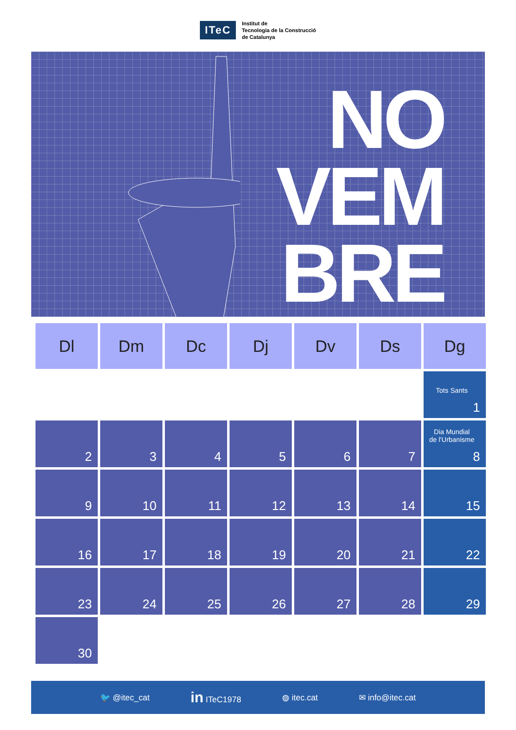ITeC
Institut de
Tecnologia de la Construcció
de Catalunya
NO
VEM
BRE
| Dl | Dm | Dc | Dj | Dv | Ds | Dg |
| --- | --- | --- | --- | --- | --- | --- |
| | | | | | | Tots Sants 1 |
| 2 | 3 | 4 | 5 | 6 | 7 | Dia Mundial de l'Urbanisme 8 |
| 9 | 10 | 11 | 12 | 13 | 14 | 15 |
| 16 | 17 | 18 | 19 | 20 | 21 | 22 |
| 23 | 24 | 25 | 26 | 27 | 28 | 29 |
| 30 | | | | | | |
🐦 @itec_cat in ITeC1978 ◍ itec.cat ✉ info@itec.cat